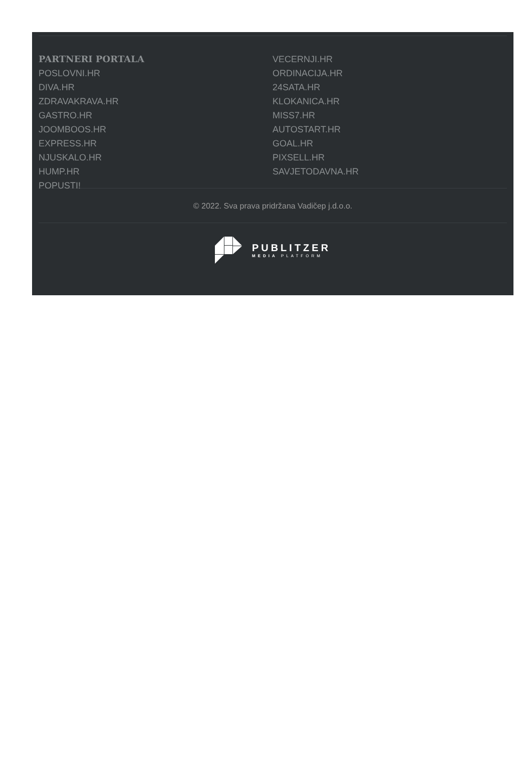PARTNERI PORTALA
POSLOVNI.HR
DIVA.HR
ZDRAVAKRAVA.HR
GASTRO.HR
JOOMBOOS.HR
EXPRESS.HR
NJUSKALO.HR
HUMP.HR
POPUSTI!
VECERNJI.HR
ORDINACIJA.HR
24SATA.HR
KLOKANICA.HR
MISS7.HR
AUTOSTART.HR
GOAL.HR
PIXSELL.HR
SAVJETODAVNA.HR
© 2022. Sva prava pridržana Vadičep j.d.o.o.
PUBLITZER
MEDIA PLATFORM